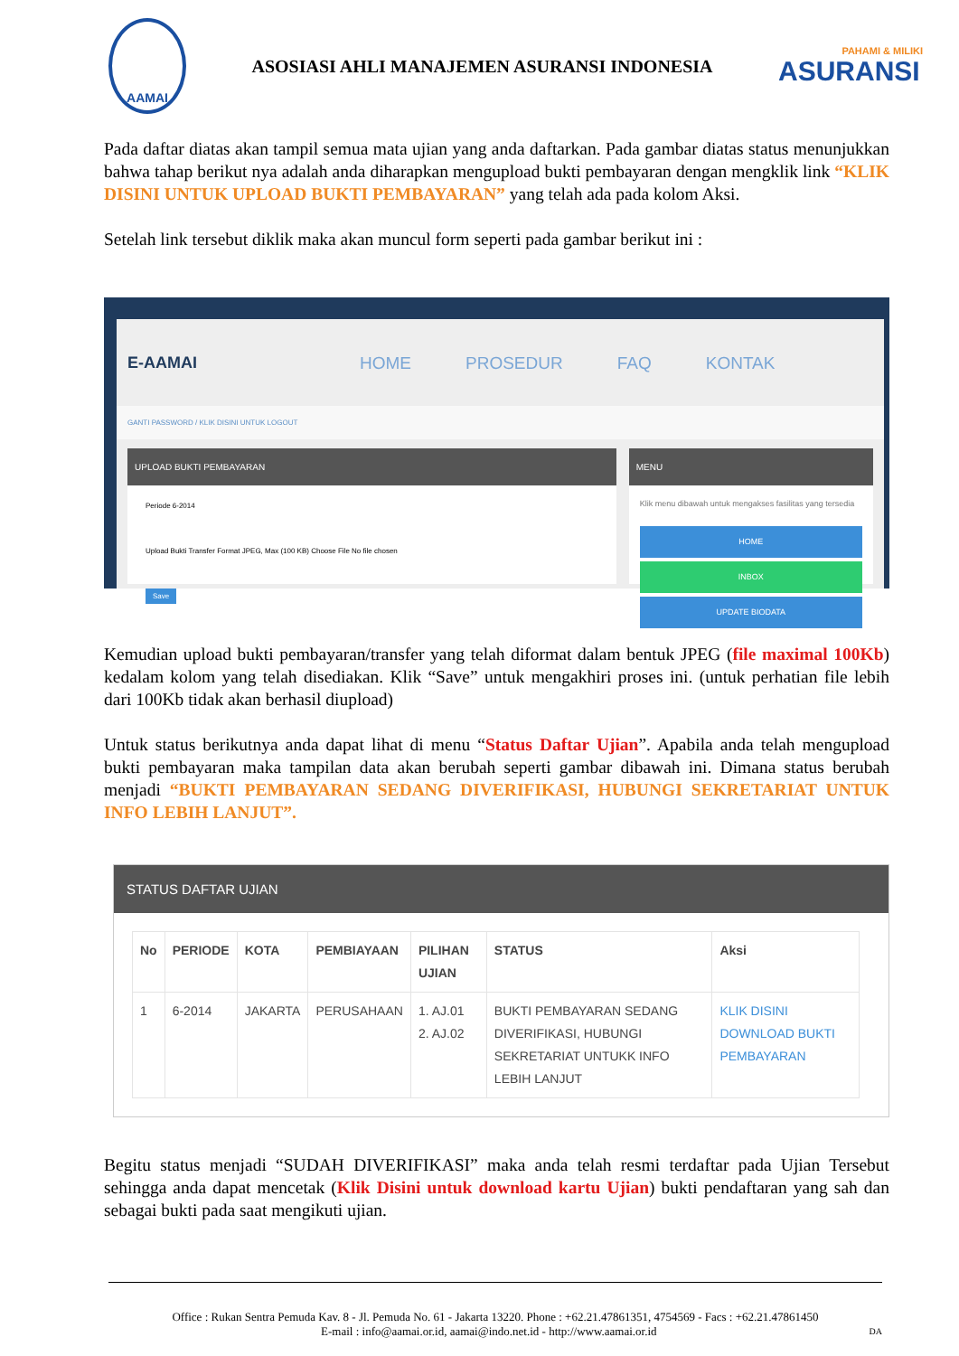AAMAI
ASOSIASI AHLI MANAJEMEN ASURANSI INDONESIA
PAHAMI & MILIKI
ASURANSI
Pada daftar diatas akan tampil semua mata ujian yang anda daftarkan. Pada gambar diatas status menunjukkan bahwa tahap berikut nya adalah anda diharapkan mengupload bukti pembayaran dengan mengklik link “KLIK DISINI UNTUK UPLOAD BUKTI PEMBAYARAN” yang telah ada pada kolom Aksi.
Setelah link tersebut diklik maka akan muncul form seperti pada gambar berikut ini :
E-AAMAI HOME PROSEDUR FAQ KONTAK
GANTI PASSWORD / KLIK DISINI UNTUK LOGOUT
UPLOAD BUKTI PEMBAYARAN
Periode 6-2014
Upload Bukti Transfer Format JPEG, Max (100 KB) Choose File No file chosen
Save
MENU
Klik menu dibawah untuk mengakses fasilitas yang tersedia
HOME
INBOX
UPDATE BIODATA
Kemudian upload bukti pembayaran/transfer yang telah diformat dalam bentuk JPEG (file maximal 100Kb) kedalam kolom yang telah disediakan. Klik “Save” untuk mengakhiri proses ini. (untuk perhatian file lebih dari 100Kb tidak akan berhasil diupload)
Untuk status berikutnya anda dapat lihat di menu “Status Daftar Ujian”. Apabila anda telah mengupload bukti pembayaran maka tampilan data akan berubah seperti gambar dibawah ini. Dimana status berubah menjadi “BUKTI PEMBAYARAN SEDANG DIVERIFIKASI, HUBUNGI SEKRETARIAT UNTUK INFO LEBIH LANJUT”.
STATUS DAFTAR UJIAN
| No | PERIODE | KOTA | PEMBIAYAAN | PILIHAN UJIAN | STATUS | Aksi |
| --- | --- | --- | --- | --- | --- | --- |
| 1 | 6-2014 | JAKARTA | PERUSAHAAN | 1. AJ.01 2. AJ.02 | BUKTI PEMBAYARAN SEDANG DIVERIFIKASI, HUBUNGI SEKRETARIAT UNTUKK INFO LEBIH LANJUT | KLIK DISINI DOWNLOAD BUKTI PEMBAYARAN |
Begitu status menjadi “SUDAH DIVERIFIKASI” maka anda telah resmi terdaftar pada Ujian Tersebut sehingga anda dapat mencetak (Klik Disini untuk download kartu Ujian) bukti pendaftaran yang sah dan sebagai bukti pada saat mengikuti ujian.
Office : Rukan Sentra Pemuda Kav. 8 - Jl. Pemuda No. 61 - Jakarta 13220. Phone : +62.21.47861351, 4754569 - Facs : +62.21.47861450
E-mail : info@aamai.or.id, aamai@indo.net.id - http://www.aamai.or.id DA